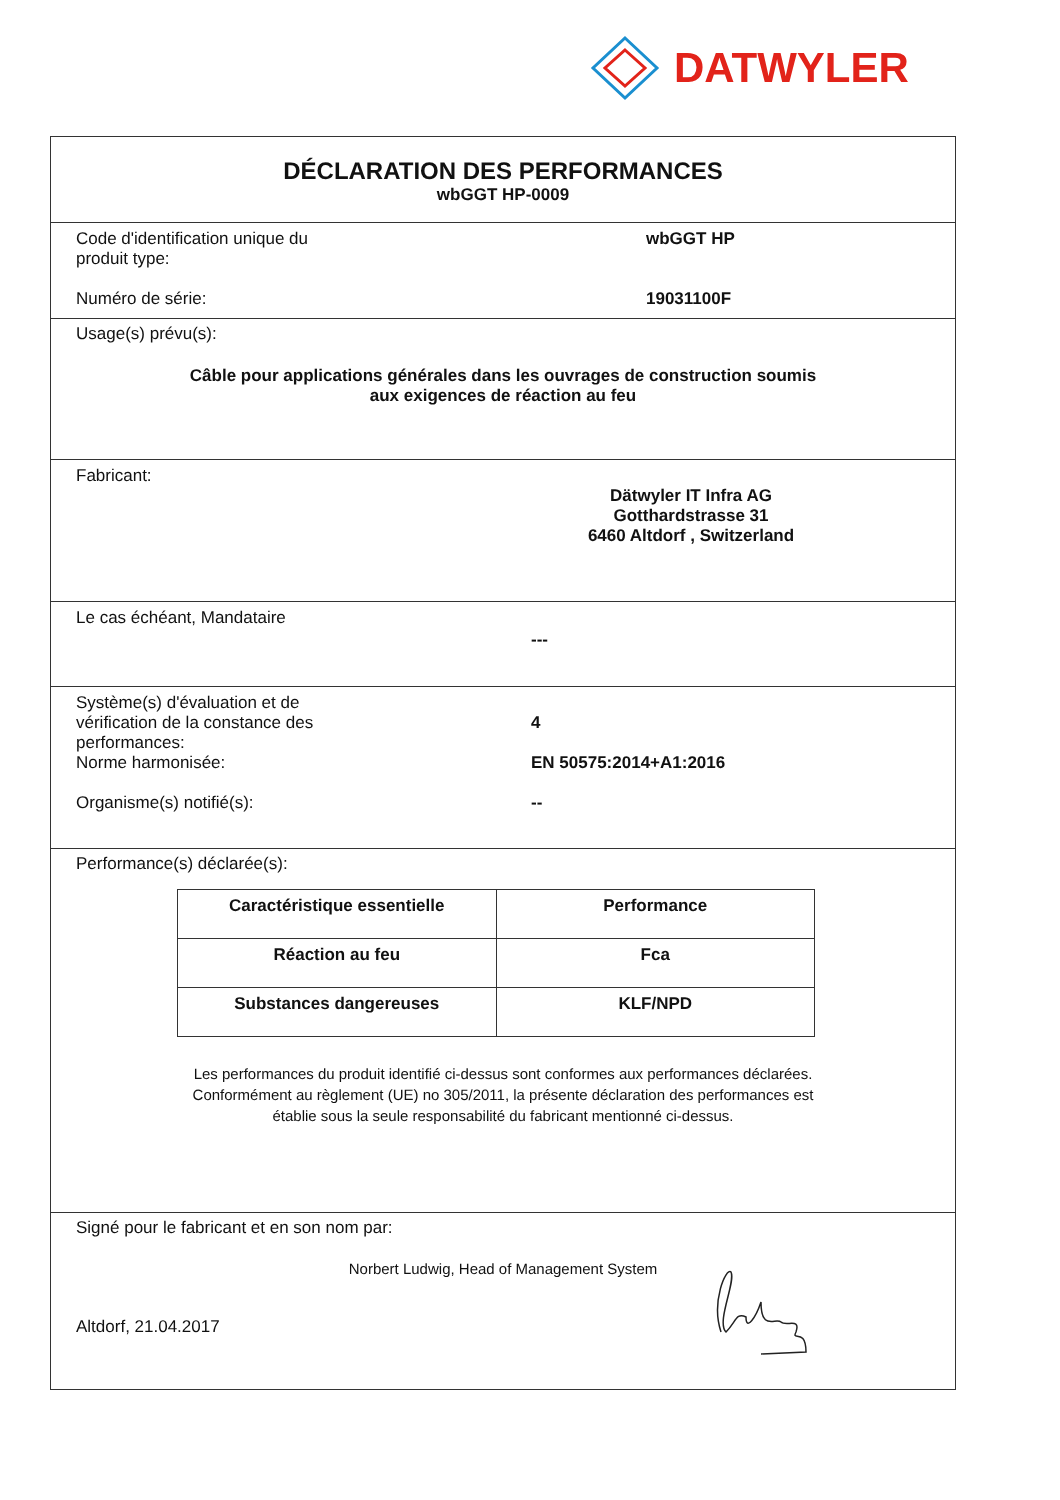DATWYLER
DÉCLARATION DES PERFORMANCES
wbGGT HP-0009
Code d'identification unique du
produit type:
wbGGT HP
Numéro de série: 19031100F
Usage(s) prévu(s):
Câble pour applications générales dans les ouvrages de construction soumis
aux exigences de réaction au feu
Fabricant:
Dätwyler IT Infra AG
Gotthardstrasse 31
6460 Altdorf , Switzerland
Le cas échéant, Mandataire
---
Système(s) d'évaluation et de
vérification de la constance des
performances:
4
Norme harmonisée: EN 50575:2014+A1:2016
Organisme(s) notifié(s): --
Performance(s) déclarée(s):
| Caractéristique essentielle | Performance |
| Réaction au feu | Fca |
| Substances dangereuses | KLF/NPD |
Les performances du produit identifié ci-dessus sont conformes aux performances déclarées.
Conformément au règlement (UE) no 305/2011, la présente déclaration des performances est
établie sous la seule responsabilité du fabricant mentionné ci-dessus.
Signé pour le fabricant et en son nom par:
Norbert Ludwig, Head of Management System
Altdorf, 21.04.2017